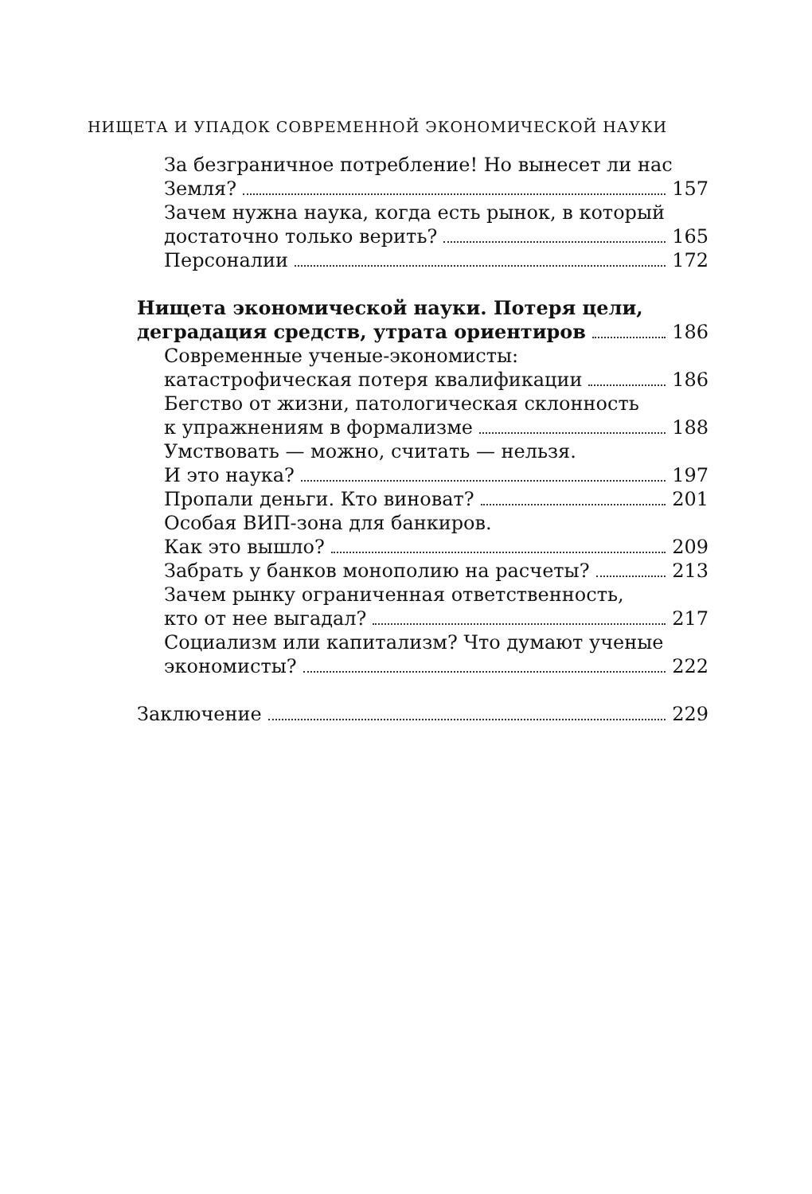НИЩЕТА И УПАДОК СОВРЕМЕННОЙ ЭКОНОМИЧЕСКОЙ НАУКИ
За безграничное потребление! Но вынесет ли нас
Земля? 157
Зачем нужна наука, когда есть рынок, в который
достаточно только верить? 165
Персоналии 172
Нищета экономической науки. Потеря цели,
деградация средств, утрата ориентиров 186
Современные ученые-экономисты:
катастрофическая потеря квалификации 186
Бегство от жизни, патологическая склонность
к упражнениям в формализме 188
Умствовать — можно, считать — нельзя.
И это наука? 197
Пропали деньги. Кто виноват? 201
Особая ВИП-зона для банкиров.
Как это вышло? 209
Забрать у банков монополию на расчеты? 213
Зачем рынку ограниченная ответственность,
кто от нее выгадал? 217
Социализм или капитализм? Что думают ученые
экономисты? 222
Заключение 229